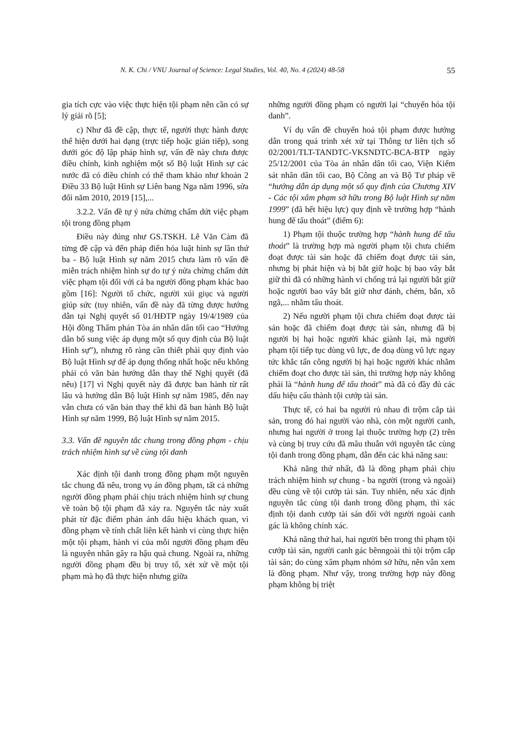N. K. Chi / VNU Journal of Science: Legal Studies, Vol. 40, No. 4 (2024) 48-58 55
gia tích cực vào việc thực hiện tội phạm nên cần có sự lý giải rõ [5];
c) Như đã đề cập, thực tế, người thực hành được thể hiện dưới hai dạng (trực tiếp hoặc gián tiếp), song dưới góc độ lập pháp hình sự, vấn đề này chưa được điều chỉnh, kinh nghiệm một số Bộ luật Hình sự các nước đã có điều chỉnh có thể tham khảo như khoản 2 Điều 33 Bộ luật Hình sự Liên bang Nga năm 1996, sửa đổi năm 2010, 2019 [15],...
3.2.2. Vấn đề tự ý nửa chừng chấm dứt việc phạm tội trong đồng phạm
Điều này đúng như GS.TSKH. Lê Văn Cảm đã từng đề cập và đến pháp điển hóa luật hình sự lần thứ ba - Bộ luật Hình sự năm 2015 chưa làm rõ vấn đề miễn trách nhiệm hình sự do tự ý nửa chừng chấm dứt việc phạm tội đối với cả ba người đồng phạm khác bao gồm [16]: Người tổ chức, người xúi giục và người giúp sức (tuy nhiên, vấn đề này đã từng được hướng dẫn tại Nghị quyết số 01/HĐTP ngày 19/4/1989 của Hội đồng Thẩm phán Tòa án nhân dân tối cao “Hướng dẫn bổ sung việc áp dụng một số quy định của Bộ luật Hình sự”), nhưng rõ ràng cần thiết phải quy định vào Bộ luật Hình sự để áp dụng thống nhất hoặc nếu không phải có văn bản hướng dẫn thay thế Nghị quyết (đã nêu) [17] vì Nghị quyết này đã được ban hành từ rất lâu và hướng dẫn Bộ luật Hình sự năm 1985, đến nay vẫn chưa có văn bản thay thế khi đã ban hành Bộ luật Hình sự năm 1999, Bộ luật Hình sự năm 2015.
3.3. Vấn đề nguyên tắc chung trong đồng phạm - chịu trách nhiệm hình sự về cùng tội danh
Xác định tội danh trong đồng phạm một nguyên tắc chung đã nêu, trong vụ án đồng phạm, tất cả những người đồng phạm phải chịu trách nhiệm hình sự chung về toàn bộ tội phạm đã xảy ra. Nguyên tắc này xuất phát từ đặc điểm phản ánh dấu hiệu khách quan, vì đồng phạm về tính chất liên kết hành vi cùng thực hiện một tội phạm, hành vi của mỗi người đồng phạm đều là nguyên nhân gây ra hậu quả chung. Ngoài ra, những người đồng phạm đều bị truy tố, xét xử về một tội phạm mà họ đã thực hiện nhưng giữa
những người đồng phạm có người lại “chuyển hóa tội danh”.
Ví dụ vấn đề chuyển hoá tội phạm được hướng dẫn trong quá trình xét xử tại Thông tư liên tịch số 02/2001/TLT-TANDTC-VKSNDTC-BCA-BTP ngày 25/12/2001 của Tòa án nhân dân tối cao, Viện Kiểm sát nhân dân tối cao, Bộ Công an và Bộ Tư pháp về “hướng dẫn áp dụng một số quy định của Chương XIV - Các tội xâm phạm sở hữu trong Bộ luật Hình sự năm 1999” (đã hết hiệu lực) quy định về trường hợp “hành hung để tẩu thoát” (điểm 6):
1) Phạm tội thuộc trường hợp “hành hung để tẩu thoát” là trường hợp mà người phạm tội chưa chiếm đoạt được tài sản hoặc đã chiếm đoạt được tài sản, nhưng bị phát hiện và bị bắt giữ hoặc bị bao vây bắt giữ thì đã có những hành vi chống trả lại người bắt giữ hoặc người bao vây bắt giữ như đánh, chém, bắn, xô ngã,... nhằm tẩu thoát.
2) Nếu người phạm tội chưa chiếm đoạt được tài sản hoặc đã chiếm đoạt được tài sản, nhưng đã bị người bị hại hoặc người khác giành lại, mà người phạm tội tiếp tục dùng vũ lực, đe doạ dùng vũ lực ngay tức khắc tấn công người bị hại hoặc người khác nhằm chiếm đoạt cho được tài sản, thì trường hợp này không phải là “hành hung để tẩu thoát” mà đã có đầy đủ các dấu hiệu cấu thành tội cướp tài sản.
Thực tế, có hai ba người rủ nhau đi trộm cắp tài sản, trong đó hai người vào nhà, còn một người canh, nhưng hai người ở trong lại thuộc trường hợp (2) trên và cùng bị truy cứu đã mâu thuẫn với nguyên tắc cùng tội danh trong đồng phạm, dẫn đến các khả năng sau:
Khả năng thứ nhất, đã là đồng phạm phải chịu trách nhiệm hình sự chung - ba người (trong và ngoài) đều cùng về tội cướp tài sản. Tuy nhiên, nếu xác định nguyên tắc cùng tội danh trong đồng phạm, thì xác định tội danh cướp tài sản đối với người ngoài canh gác là không chính xác.
Khả năng thứ hai, hai người bên trong thì phạm tội cướp tài sản, người canh gác bênngoài thì tội trộm cắp tài sản; do cùng xâm phạm nhóm sở hữu, nên vẫn xem là đồng phạm. Như vậy, trong trường hợp này đồng phạm không bị triệt